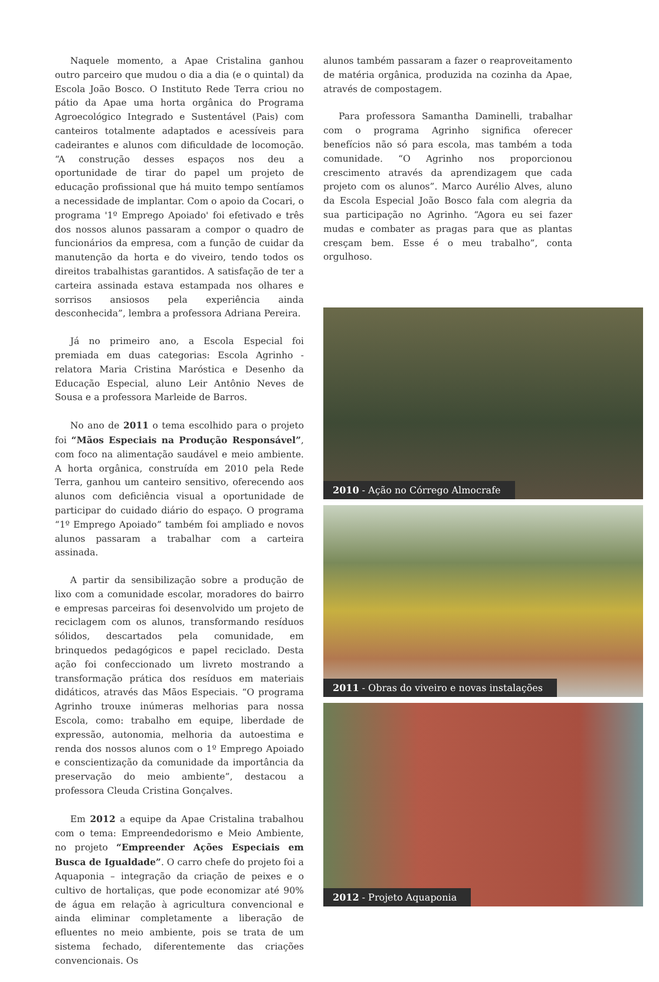Naquele momento, a Apae Cristalina ganhou outro parceiro que mudou o dia a dia (e o quintal) da Escola João Bosco. O Instituto Rede Terra criou no pátio da Apae uma horta orgânica do Programa Agroecológico Integrado e Sustentável (Pais) com canteiros totalmente adaptados e acessíveis para cadeirantes e alunos com dificuldade de locomoção. “A construção desses espaços nos deu a oportunidade de tirar do papel um projeto de educação profissional que há muito tempo sentíamos a necessidade de implantar. Com o apoio da Cocari, o programa '1º Emprego Apoiado' foi efetivado e três dos nossos alunos passaram a compor o quadro de funcionários da empresa, com a função de cuidar da manutenção da horta e do viveiro, tendo todos os direitos trabalhistas garantidos. A satisfação de ter a carteira assinada estava estampada nos olhares e sorrisos ansiosos pela experiência ainda desconhecida”, lembra a professora Adriana Pereira.
Já no primeiro ano, a Escola Especial foi premiada em duas categorias: Escola Agrinho - relatora Maria Cristina Maróstica e Desenho da Educação Especial, aluno Leir Antônio Neves de Sousa e a professora Marleide de Barros.
No ano de 2011 o tema escolhido para o projeto foi “Mãos Especiais na Produção Responsável”, com foco na alimentação saudável e meio ambiente. A horta orgânica, construída em 2010 pela Rede Terra, ganhou um canteiro sensitivo, oferecendo aos alunos com deficiência visual a oportunidade de participar do cuidado diário do espaço. O programa “1º Emprego Apoiado” também foi ampliado e novos alunos passaram a trabalhar com a carteira assinada.
A partir da sensibilização sobre a produção de lixo com a comunidade escolar, moradores do bairro e empresas parceiras foi desenvolvido um projeto de reciclagem com os alunos, transformando resíduos sólidos, descartados pela comunidade, em brinquedos pedagógicos e papel reciclado. Desta ação foi confeccionado um livreto mostrando a transformação prática dos resíduos em materiais didáticos, através das Mãos Especiais. “O programa Agrinho trouxe inúmeras melhorias para nossa Escola, como: trabalho em equipe, liberdade de expressão, autonomia, melhoria da autoestima e renda dos nossos alunos com o 1º Emprego Apoiado e conscientização da comunidade da importância da preservação do meio ambiente”, destacou a professora Cleuda Cristina Gonçalves.
Em 2012 a equipe da Apae Cristalina trabalhou com o tema: Empreendedorismo e Meio Ambiente, no projeto “Empreender Ações Especiais em Busca de Igualdade”. O carro chefe do projeto foi a Aquaponia – integração da criação de peixes e o cultivo de hortaliças, que pode economizar até 90% de água em relação à agricultura convencional e ainda eliminar completamente a liberação de efluentes no meio ambiente, pois se trata de um sistema fechado, diferentemente das criações convencionais. Os
alunos também passaram a fazer o reaproveitamento de matéria orgânica, produzida na cozinha da Apae, através de compostagem.
Para professora Samantha Daminelli, trabalhar com o programa Agrinho significa oferecer benefícios não só para escola, mas também a toda comunidade. “O Agrinho nos proporcionou crescimento através da aprendizagem que cada projeto com os alunos”. Marco Aurélio Alves, aluno da Escola Especial João Bosco fala com alegria da sua participação no Agrinho. “Agora eu sei fazer mudas e combater as pragas para que as plantas cresçam bem. Esse é o meu trabalho”, conta orgulhoso.
2010 - Ação no Córrego Almocrafe
2011 - Obras do viveiro e novas instalações
2012 - Projeto Aquaponia